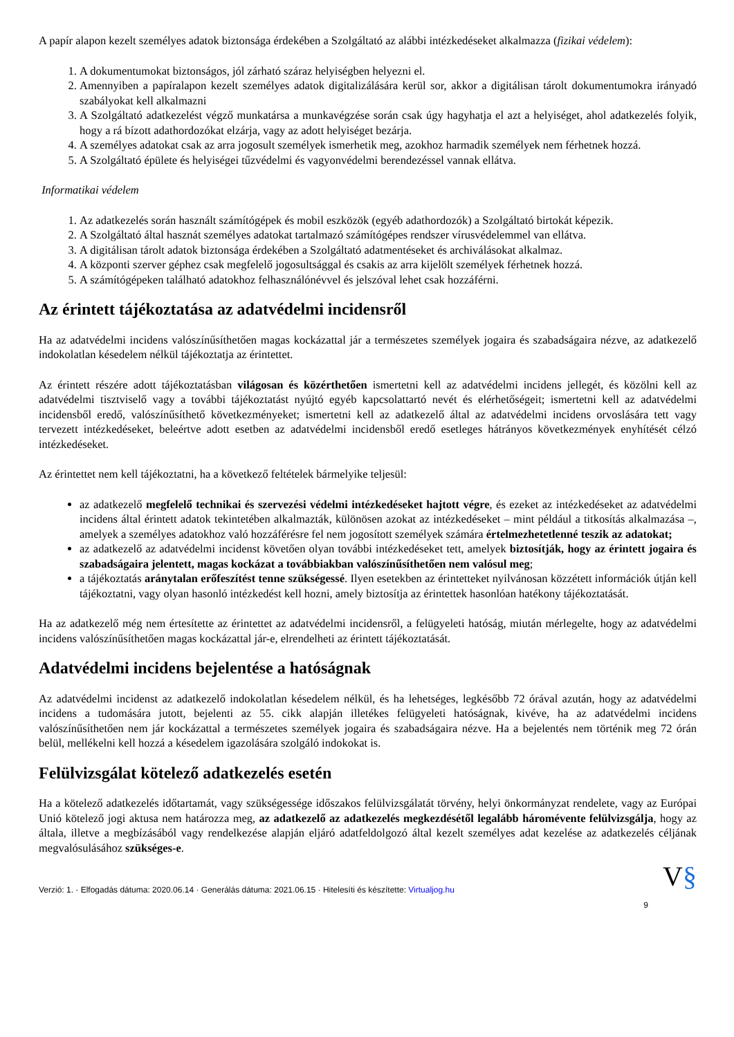A papír alapon kezelt személyes adatok biztonsága érdekében a Szolgáltató az alábbi intézkedéseket alkalmazza (fizikai védelem):
1. A dokumentumokat biztonságos, jól zárható száraz helyiségben helyezni el.
2. Amennyiben a papíralapon kezelt személyes adatok digitalizálására kerül sor, akkor a digitálisan tárolt dokumentumokra irányadó szabályokat kell alkalmazni
3. A Szolgáltató adatkezelést végző munkatársa a munkavégzése során csak úgy hagyhatja el azt a helyiséget, ahol adatkezelés folyik, hogy a rá bízott adathordozókat elzárja, vagy az adott helyiséget bezárja.
4. A személyes adatokat csak az arra jogosult személyek ismerhetik meg, azokhoz harmadik személyek nem férhetnek hozzá.
5. A Szolgáltató épülete és helyiségei tűzvédelmi és vagyonvédelmi berendezéssel vannak ellátva.
Informatikai védelem
1. Az adatkezelés során használt számítógépek és mobil eszközök (egyéb adathordozók) a Szolgáltató birtokát képezik.
2. A Szolgáltató által hasznát személyes adatokat tartalmazó számítógépes rendszer vírusvédelemmel van ellátva.
3. A digitálisan tárolt adatok biztonsága érdekében a Szolgáltató adatmentéseket és archiválásokat alkalmaz.
4. A központi szerver géphez csak megfelelő jogosultsággal és csakis az arra kijelölt személyek férhetnek hozzá.
5. A számítógépeken található adatokhoz felhasználónévvel és jelszóval lehet csak hozzáférni.
Az érintett tájékoztatása az adatvédelmi incidensről
Ha az adatvédelmi incidens valószínűsíthetően magas kockázattal jár a természetes személyek jogaira és szabadságaira nézve, az adatkezelő indokolatlan késedelem nélkül tájékoztatja az érintettet.
Az érintett részére adott tájékoztatásban világosan és közérthetően ismertetni kell az adatvédelmi incidens jellegét, és közölni kell az adatvédelmi tisztviselő vagy a további tájékoztatást nyújtó egyéb kapcsolattartó nevét és elérhetőségeit; ismertetni kell az adatvédelmi incidensből eredő, valószínűsíthető következményeket; ismertetni kell az adatkezelő által az adatvédelmi incidens orvoslására tett vagy tervezett intézkedéseket, beleértve adott esetben az adatvédelmi incidensből eredő esetleges hátrányos következmények enyhítését célzó intézkedéseket.
Az érintettet nem kell tájékoztatni, ha a következő feltételek bármelyike teljesül:
az adatkezelő megfelelő technikai és szervezési védelmi intézkedéseket hajtott végre, és ezeket az intézkedéseket az adatvédelmi incidens által érintett adatok tekintetében alkalmazták, különösen azokat az intézkedéseket – mint például a titkosítás alkalmazása –, amelyek a személyes adatokhoz való hozzáférésre fel nem jogosított személyek számára értelmezhetetlenné teszik az adatokat;
az adatkezelő az adatvédelmi incidenst követően olyan további intézkedéseket tett, amelyek biztosítják, hogy az érintett jogaira és szabadságaira jelentett, magas kockázat a továbbiakban valószínűsíthetően nem valósul meg;
a tájékoztatás aránytalan erőfeszítést tenne szükségessé. Ilyen esetekben az érintetteket nyilvánosan közzétett információk útján kell tájékoztatni, vagy olyan hasonló intézkedést kell hozni, amely biztosítja az érintettek hasonlóan hatékony tájékoztatását.
Ha az adatkezelő még nem értesítette az érintettet az adatvédelmi incidensről, a felügyeleti hatóság, miután mérlegelte, hogy az adatvédelmi incidens valószínűsíthetően magas kockázattal jár-e, elrendelheti az érintett tájékoztatását.
Adatvédelmi incidens bejelentése a hatóságnak
Az adatvédelmi incidenst az adatkezelő indokolatlan késedelem nélkül, és ha lehetséges, legkésőbb 72 órával azután, hogy az adatvédelmi incidens a tudomására jutott, bejelenti az 55. cikk alapján illetékes felügyeleti hatóságnak, kivéve, ha az adatvédelmi incidens valószínűsíthetően nem jár kockázattal a természetes személyek jogaira és szabadságaira nézve. Ha a bejelentés nem történik meg 72 órán belül, mellékelni kell hozzá a késedelem igazolására szolgáló indokokat is.
Felülvizsgálat kötelező adatkezelés esetén
Ha a kötelező adatkezelés időtartamát, vagy szükségessége időszakos felülvizsgálatát törvény, helyi önkormányzat rendelete, vagy az Európai Unió kötelező jogi aktusa nem határozza meg, az adatkezelő az adatkezelés megkezdésétől legalább háromévente felülvizsgálja, hogy az általa, illetve a megbízásából vagy rendelkezése alapján eljáró adatfeldolgozó által kezelt személyes adat kezelése az adatkezelés céljának megvalósulásához szükséges-e.
Verzió: 1. · Elfogadás dátuma: 2020.06.14 · Generálás dátuma: 2021.06.15 · Hitelesíti és készítette: Virtualjog.hu
V§
9